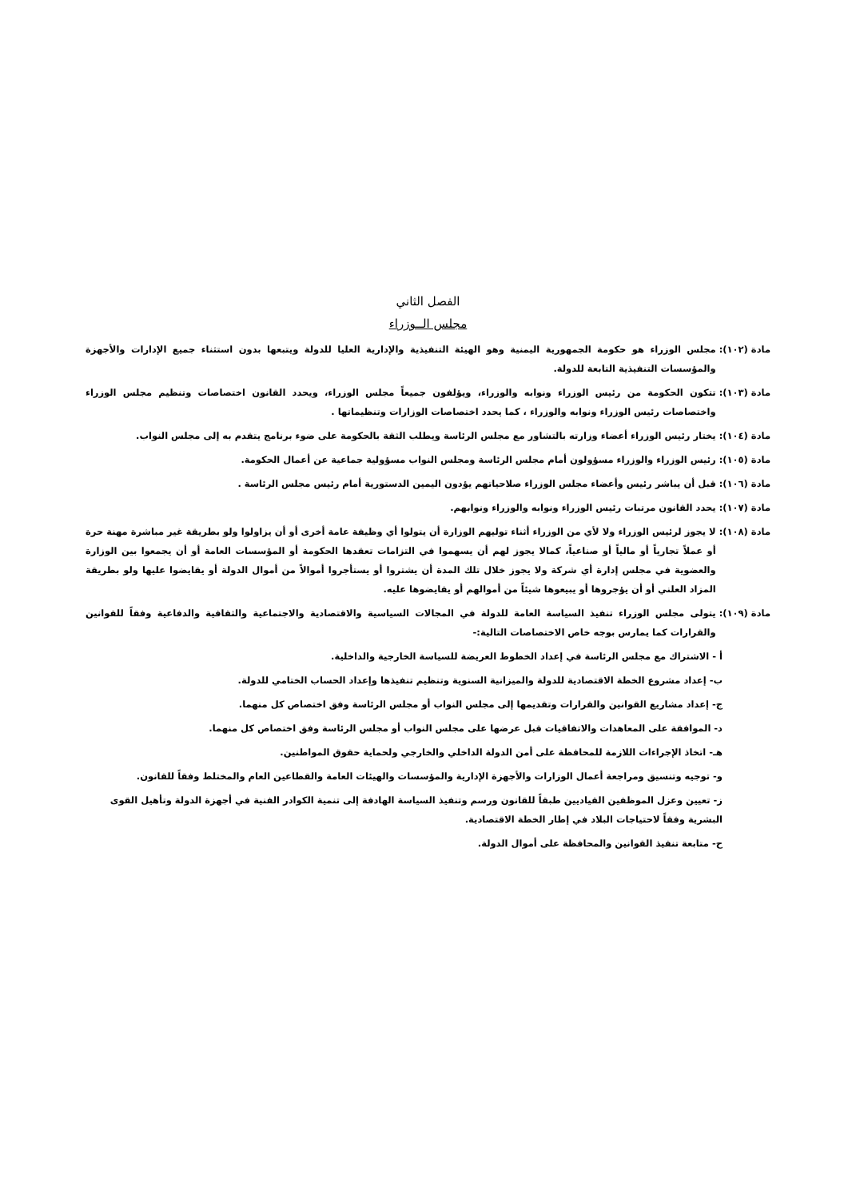الفصل الثاني
مجلس الــوزراء
مادة (١٠٢): مجلس الوزراء هو حكومة الجمهورية اليمنية وهو الهيئة التنفيذية والإدارية العليا للدولة ويتبعها بدون استثناء جميع الإدارات والأجهزة والمؤسسات التنفيذية التابعة للدولة.
مادة (١٠٣): تتكون الحكومة من رئيس الوزراء ونوابه والوزراء، ويؤلفون جميعاً مجلس الوزراء، ويحدد القانون اختصاصات وتنظيم مجلس الوزراء واختصاصات رئيس الوزراء ونوابه والوزراء ، كما يحدد اختصاصات الوزارات وتنظيماتها .
مادة (١٠٤): يختار رئيس الوزراء أعضاء وزارته بالتشاور مع مجلس الرئاسة ويطلب الثقة بالحكومة على ضوء برنامج يتقدم به إلى مجلس النواب.
مادة (١٠٥): رئيس الوزراء والوزراء مسؤولون أمام مجلس الرئاسة ومجلس النواب مسؤولية جماعية عن أعمال الحكومة.
مادة (١٠٦): قبل أن يباشر رئيس وأعضاء مجلس الوزراء صلاحياتهم يؤدون اليمين الدستورية أمام رئيس مجلس الرئاسة .
مادة (١٠٧): يحدد القانون مرتبات رئيس الوزراء ونوابه والوزراء ونوابهم.
مادة (١٠٨): لا يجوز لرئيس الوزراء ولا لأي من الوزراء أثناء توليهم الوزارة أن يتولوا أي وظيفة عامة أخرى أو أن يزاولوا ولو بطريقة غير مباشرة مهنة حرة أو عملاً تجارياً أو مالياً أو صناعياً، كمالا يجوز لهم أن يسهموا في التزامات تعقدها الحكومة أو المؤسسات العامة أو أن يجمعوا بين الوزارة والعضوية في مجلس إدارة أي شركة ولا يجوز خلال تلك المدة أن يشتروا أو يستأجروا أموالاً من أموال الدولة أو يقايضوا عليها ولو بطريقة المزاد العلني أو أن يؤجروها أو يبيعوها شيئاً من أموالهم أو يقايضوها عليه.
مادة (١٠٩): يتولى مجلس الوزراء تنفيذ السياسة العامة للدولة في المجالات السياسية والاقتصادية والاجتماعية والثقافية والدفاعية وفقاً للقوانين والقرارات كما يمارس بوجه خاص الاختصاصات التالية:-
أ - الاشتراك مع مجلس الرئاسة في إعداد الخطوط العريضة للسياسة الخارجية والداخلية.
ب- إعداد مشروع الخطة الاقتصادية للدولة والميزانية السنوية وتنظيم تنفيذها وإعداد الحساب الختامي للدولة.
ج- إعداد مشاريع القوانين والقرارات وتقديمها إلى مجلس النواب أو مجلس الرئاسة وفق اختصاص كل منهما.
د- الموافقة على المعاهدات والاتفاقيات قبل عرضها على مجلس النواب أو مجلس الرئاسة وفق اختصاص كل منهما.
هـ- اتخاذ الإجراءات اللازمة للمحافظة على أمن الدولة الداخلي والخارجي ولحماية حقوق المواطنين.
و- توجيه وتنسيق ومراجعة أعمال الوزارات والأجهزة الإدارية والمؤسسات والهيئات العامة والقطاعين العام والمختلط وفقاً للقانون.
ز- تعيين وعزل الموظفين القياديين طبقاً للقانون ورسم وتنفيذ السياسة الهادفة إلى تنمية الكوادر الفنية في أجهزة الدولة وتأهيل القوى البشرية وفقاً لاحتياجات البلاد في إطار الخطة الاقتصادية.
ح- متابعة تنفيذ القوانين والمحافظة على أموال الدولة.